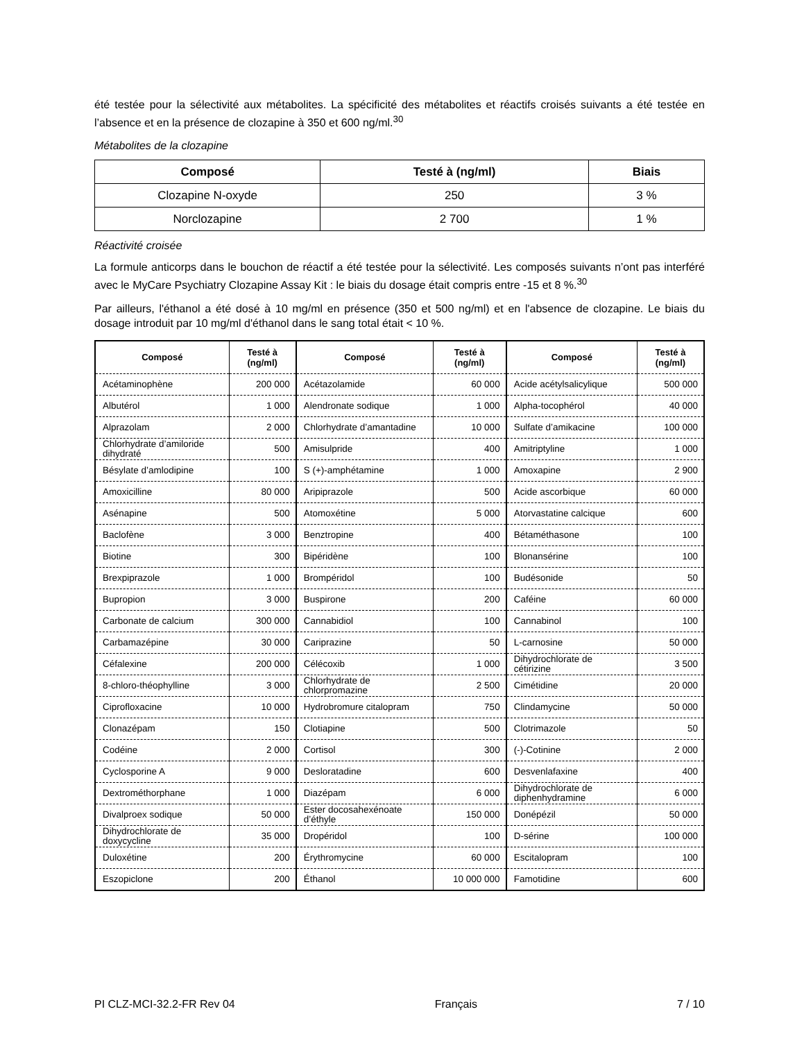été testée pour la sélectivité aux métabolites. La spécificité des métabolites et réactifs croisés suivants a été testée en l’absence et en la présence de clozapine à 350 et 600 ng/ml.<sup>30</sup>
Métabolites de la clozapine
| Composé | Testé à (ng/ml) | Biais |
| --- | --- | --- |
| Clozapine N-oxyde | 250 | 3 % |
| Norclozapine | 2 700 | 1 % |
Réactivité croisée
La formule anticorps dans le bouchon de réactif a été testée pour la sélectivité. Les composés suivants n’ont pas interféré avec le MyCare Psychiatry Clozapine Assay Kit : le biais du dosage était compris entre -15 et 8 %.<sup>30</sup>
Par ailleurs, l'éthanol a été dosé à 10 mg/ml en présence (350 et 500 ng/ml) et en l'absence de clozapine. Le biais du dosage introduit par 10 mg/ml d'éthanol dans le sang total était < 10 %.
| Composé | Testé à (ng/ml) | Composé | Testé à (ng/ml) | Composé | Testé à (ng/ml) |
| --- | --- | --- | --- | --- | --- |
| Acétaminophène | 200 000 | Acétazolamide | 60 000 | Acide acétylsalicylique | 500 000 |
| Albutérol | 1 000 | Alendronate sodique | 1 000 | Alpha-tocophérol | 40 000 |
| Alprazolam | 2 000 | Chlorhydrate d’amantadine | 10 000 | Sulfate d’amikacine | 100 000 |
| Chlorhydrate d’amiloride dihydraté | 500 | Amisulpride | 400 | Amitriptyline | 1 000 |
| Bésylate d’amlodipine | 100 | S (+)-amphétamine | 1 000 | Amoxapine | 2 900 |
| Amoxicilline | 80 000 | Aripiprazole | 500 | Acide ascorbique | 60 000 |
| Asénapine | 500 | Atomoxétine | 5 000 | Atorvastatine calcique | 600 |
| Baclofène | 3 000 | Benztropine | 400 | Bétaméthasone | 100 |
| Biotine | 300 | Bipéridène | 100 | Blonansérine | 100 |
| Brexpiprazole | 1 000 | Brompéridol | 100 | Budésonide | 50 |
| Bupropion | 3 000 | Buspirone | 200 | Caféine | 60 000 |
| Carbonate de calcium | 300 000 | Cannabidiol | 100 | Cannabinol | 100 |
| Carbamazépine | 30 000 | Cariprazine | 50 | L-carnosine | 50 000 |
| Céfalexine | 200 000 | Célécoxib | 1 000 | Dihydrochlorate de cétirizine | 3 500 |
| 8-chloro-théophylline | 3 000 | Chlorhydrate de chlorpromazine | 2 500 | Cimétidine | 20 000 |
| Ciprofloxacine | 10 000 | Hydrobromure citalopram | 750 | Clindamycine | 50 000 |
| Clonazépam | 150 | Clotiapine | 500 | Clotrimazole | 50 |
| Codéine | 2 000 | Cortisol | 300 | (-)-Cotinine | 2 000 |
| Cyclosporine A | 9 000 | Desloratadine | 600 | Desvenlafaxine | 400 |
| Dextrométhorphane | 1 000 | Diazépam | 6 000 | Dihydrochlorate de diphenhydramine | 6 000 |
| Divalproex sodique | 50 000 | Ester docosahexénoate d’éthyle | 150 000 | Donépézil | 50 000 |
| Dihydrochlorate de doxycycline | 35 000 | Dropéridol | 100 | D-sérine | 100 000 |
| Duloxétine | 200 | Érythromycine | 60 000 | Escitalopram | 100 |
| Eszopiclone | 200 | Éthanol | 10 000 000 | Famotidine | 600 |
PI CLZ-MCI-32.2-FR Rev 04 Français 7 / 10